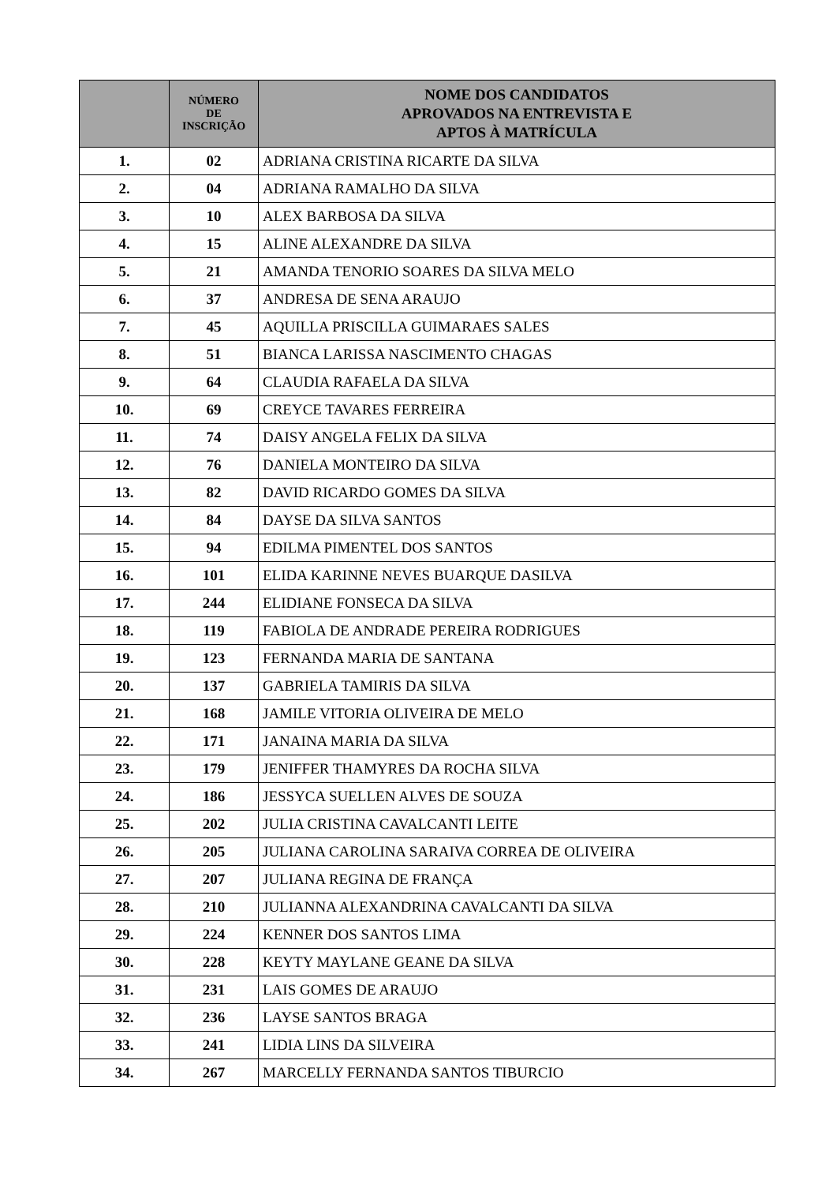| | NÚMERO DE INSCRIÇÃO | NOME DOS CANDIDATOS APROVADOS NA ENTREVISTA E APTOS À MATRÍCULA |
| --- | --- | --- |
| 1. | 02 | ADRIANA CRISTINA RICARTE DA SILVA |
| 2. | 04 | ADRIANA RAMALHO DA SILVA |
| 3. | 10 | ALEX BARBOSA DA SILVA |
| 4. | 15 | ALINE ALEXANDRE DA SILVA |
| 5. | 21 | AMANDA TENORIO SOARES DA SILVA MELO |
| 6. | 37 | ANDRESA DE SENA ARAUJO |
| 7. | 45 | AQUILLA PRISCILLA GUIMARAES SALES |
| 8. | 51 | BIANCA LARISSA NASCIMENTO CHAGAS |
| 9. | 64 | CLAUDIA RAFAELA DA SILVA |
| 10. | 69 | CREYCE TAVARES FERREIRA |
| 11. | 74 | DAISY ANGELA FELIX DA SILVA |
| 12. | 76 | DANIELA MONTEIRO DA SILVA |
| 13. | 82 | DAVID RICARDO GOMES DA SILVA |
| 14. | 84 | DAYSE DA SILVA SANTOS |
| 15. | 94 | EDILMA PIMENTEL DOS SANTOS |
| 16. | 101 | ELIDA KARINNE NEVES BUARQUE DASILVA |
| 17. | 244 | ELIDIANE FONSECA DA SILVA |
| 18. | 119 | FABIOLA DE ANDRADE PEREIRA RODRIGUES |
| 19. | 123 | FERNANDA MARIA DE SANTANA |
| 20. | 137 | GABRIELA TAMIRIS DA SILVA |
| 21. | 168 | JAMILE VITORIA OLIVEIRA DE MELO |
| 22. | 171 | JANAINA MARIA DA SILVA |
| 23. | 179 | JENIFFER THAMYRES DA ROCHA SILVA |
| 24. | 186 | JESSYCA SUELLEN ALVES DE SOUZA |
| 25. | 202 | JULIA CRISTINA CAVALCANTI LEITE |
| 26. | 205 | JULIANA CAROLINA SARAIVA CORREA DE OLIVEIRA |
| 27. | 207 | JULIANA REGINA DE FRANÇA |
| 28. | 210 | JULIANNA ALEXANDRINA CAVALCANTI DA SILVA |
| 29. | 224 | KENNER DOS SANTOS LIMA |
| 30. | 228 | KEYTY MAYLANE GEANE DA SILVA |
| 31. | 231 | LAIS GOMES DE ARAUJO |
| 32. | 236 | LAYSE SANTOS BRAGA |
| 33. | 241 | LIDIA LINS DA SILVEIRA |
| 34. | 267 | MARCELLY FERNANDA SANTOS TIBURCIO |